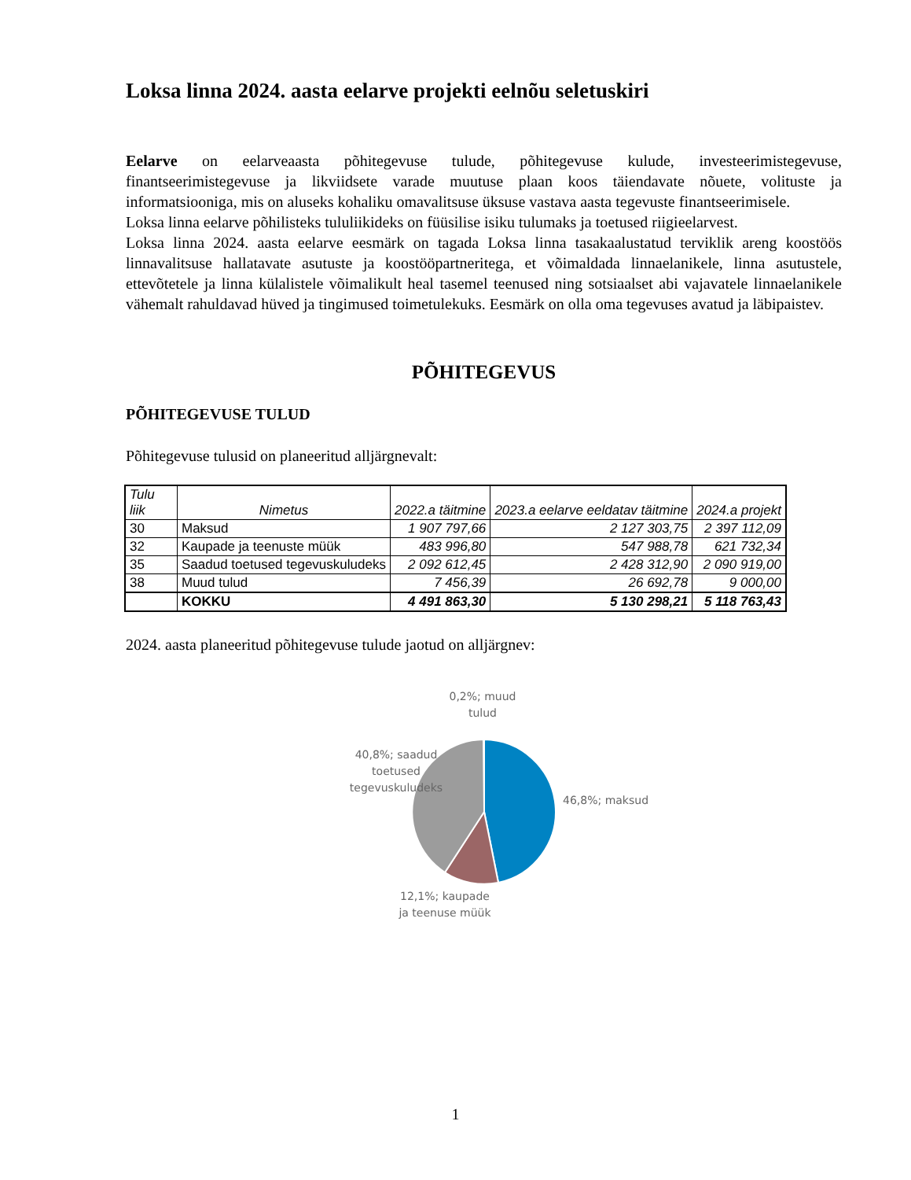Loksa linna 2024. aasta eelarve projekti eelnõu seletuskiri
Eelarve on eelarveaasta põhitegevuse tulude, põhitegevuse kulude, investeerimistegevuse, finantseerimistegevuse ja likviidsete varade muutuse plaan koos täiendavate nõuete, volituste ja informatsiooniga, mis on aluseks kohaliku omavalitsuse üksuse vastava aasta tegevuste finantseerimisele.
Loksa linna eelarve põhilisteks tululiikideks on füüsilise isiku tulumaks ja toetused riigieelarvest.
Loksa linna 2024. aasta eelarve eesmärk on tagada Loksa linna tasakaalustatud terviklik areng koostöös linnavalitsuse hallatavate asutuste ja koostööpartneritega, et võimaldada linnaelanikele, linna asutustele, ettevõtetele ja linna külalistele võimalikult heal tasemel teenused ning sotsiaalset abi vajavatele linnaelanikele vähemalt rahuldavad hüved ja tingimused toimetulekuks. Eesmärk on olla oma tegevuses avatud ja läbipaistev.
PÕHITEGEVUS
PÕHITEGEVUSE TULUD
Põhitegevuse tulusid on planeeritud alljärgnevalt:
| Tulu liik | Nimetus | 2022.a täitmine | 2023.a eelarve eeldatav täitmine | 2024.a projekt |
| --- | --- | --- | --- | --- |
| 30 | Maksud | 1 907 797,66 | 2 127 303,75 | 2 397 112,09 |
| 32 | Kaupade ja teenuste müük | 483 996,80 | 547 988,78 | 621 732,34 |
| 35 | Saadud toetused tegevuskuludeks | 2 092 612,45 | 2 428 312,90 | 2 090 919,00 |
| 38 | Muud tulud | 7 456,39 | 26 692,78 | 9 000,00 |
| | KOKKU | 4 491 863,30 | 5 130 298,21 | 5 118 763,43 |
2024. aasta planeeritud põhitegevuse tulude jaotud on alljärgnev:
0,2%; muud
tulud
46,8%; maksud
40,8%; saadud
toetused
tegevuskuludeks
12,1%; kaupade
ja teenuse müük
1